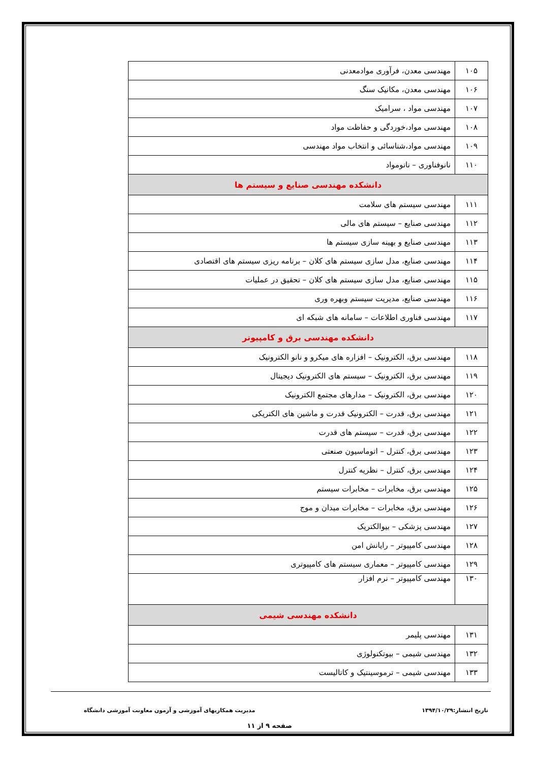| ۱۰۵ | مهندسی معدن، فرآوری موادمعدنی |
| ۱۰۶ | مهندسی معدن، مکانیک سنگ |
| ۱۰۷ | مهندسی مواد ، سرامیک |
| ۱۰۸ | مهندسی مواد،خوردگی و حفاظت مواد |
| ۱۰۹ | مهندسی مواد،شناسائی و انتخاب مواد مهندسی |
| ۱۱۰ | نانوفناوری – نانومواد |
| دانشکده مهندسی صنایع و سیستم ها | |
| ۱۱۱ | مهندسی سیستم های سلامت |
| ۱۱۲ | مهندسی صنایع – سیستم های مالی |
| ۱۱۳ | مهندسی صنایع و بهینه سازی سیستم ها |
| ۱۱۴ | مهندسی صنایع، مدل سازی سیستم های کلان – برنامه ریزی سیستم های اقتصادی |
| ۱۱۵ | مهندسی صنایع، مدل سازی سیستم های کلان – تحقیق در عملیات |
| ۱۱۶ | مهندسی صنایع، مدیریت سیستم وبهره وری |
| ۱۱۷ | مهندسی فناوری اطلاعات – سامانه های شبکه ای |
| دانشکده مهندسی برق و کامپیوتر | |
| ۱۱۸ | مهندسی برق، الکترونیک – افزاره های میکرو و نانو الکترونیک |
| ۱۱۹ | مهندسی برق، الکترونیک – سیستم های الکترونیک دیجیتال |
| ۱۲۰ | مهندسی برق، الکترونیک – مدارهای مجتمع الکترونیک |
| ۱۲۱ | مهندسی برق، قدرت – الکترونیک قدرت و ماشین های الکتریکی |
| ۱۲۲ | مهندسی برق، قدرت – سیستم های قدرت |
| ۱۲۳ | مهندسی برق، کنترل – اتوماسیون صنعتی |
| ۱۲۴ | مهندسی برق، کنترل – نظریه کنترل |
| ۱۲۵ | مهندسی برق، مخابرات – مخابرات سیستم |
| ۱۲۶ | مهندسی برق، مخابرات – مخابرات میدان و موج |
| ۱۲۷ | مهندسی پزشکی – بیوالکتریک |
| ۱۲۸ | مهندسی کامپیوتر – رایانش امن |
| ۱۲۹ | مهندسی کامپیوتر – معماری سیستم های کامپیوتری |
| ۱۳۰ | مهندسی کامپیوتر – نرم افزار |
| دانشکده مهندسی شیمی | |
| ۱۳۱ | مهندسی پلیمر |
| ۱۳۲ | مهندسی شیمی – بیوتکنولوژی |
| ۱۳۳ | مهندسی شیمی – ترموسینتیک و کاتالیست |
تاریخ انتشار:۱۳۹۴/۱۰/۲۹ مدیریت همکاریهای آموزشی و آزمون معاونت آموزشی دانشگاه
صفحه ۹ از ۱۱